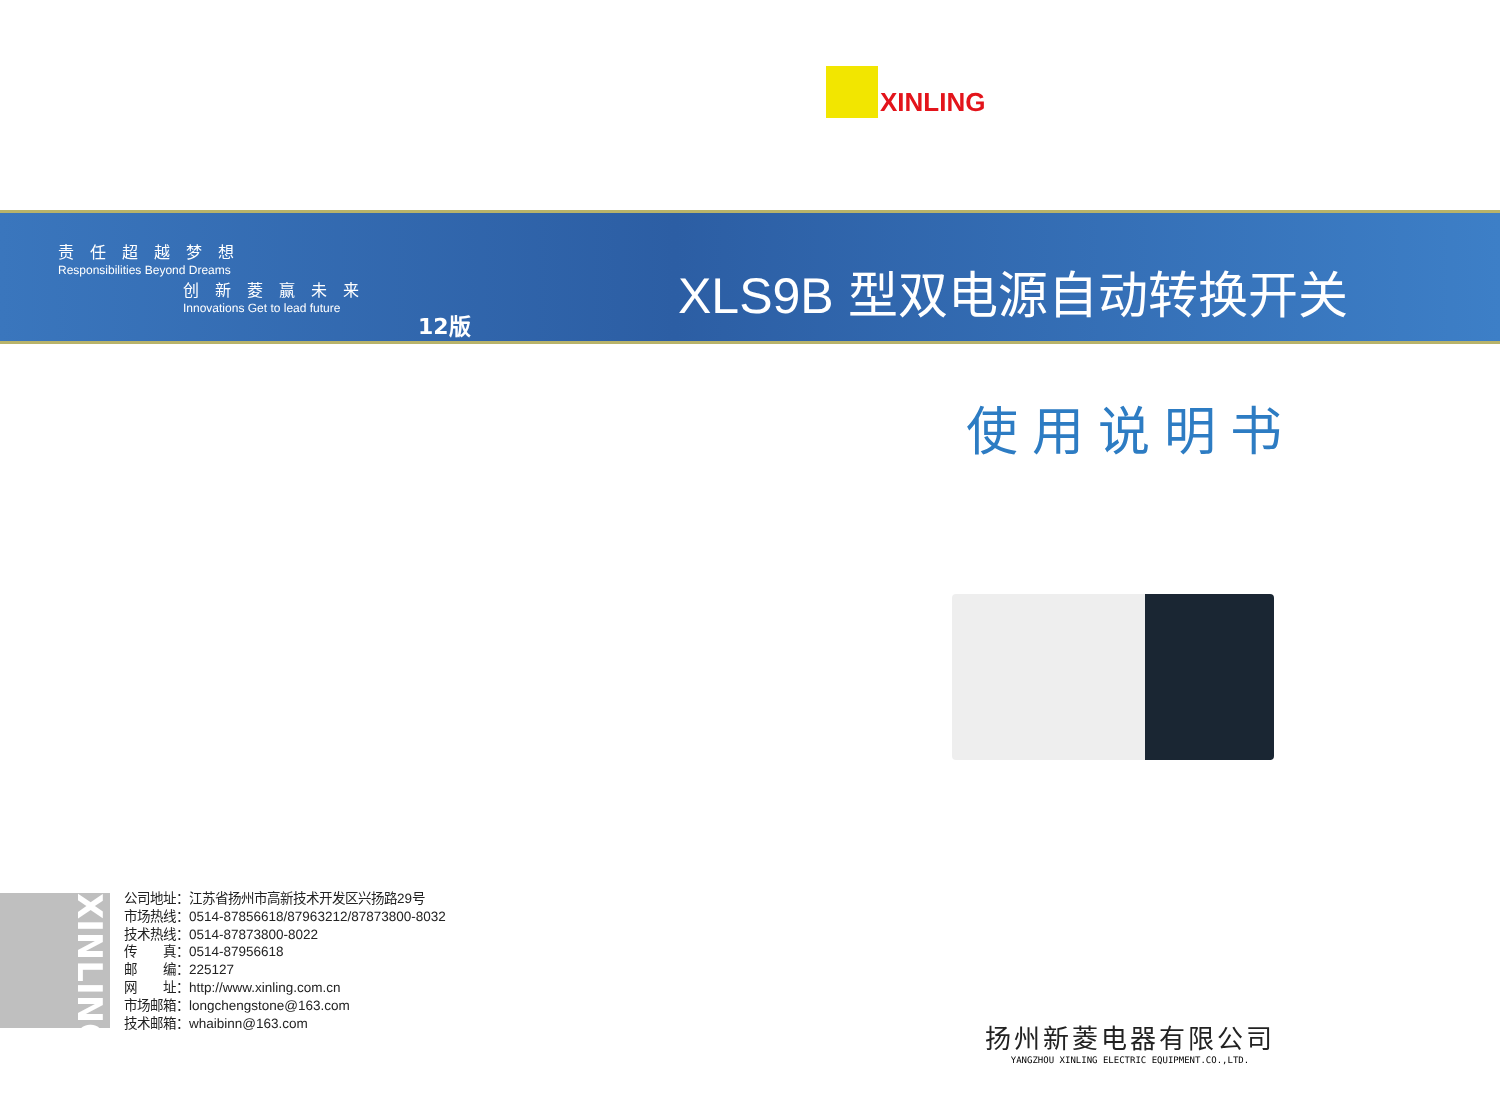XINLING
责任超越梦想
Responsibilities Beyond Dreams
创新菱赢未来
Innovations Get to lead future
12版
XLS9B 型双电源自动转换开关
使用说明书
XINLING
公司地址：江苏省扬州市高新技术开发区兴扬路29号
市场热线：0514-87856618/87963212/87873800-8032
技术热线：0514-87873800-8022
传　　真：0514-87956618
邮　　编：225127
网　　址：http://www.xinling.com.cn
市场邮箱：longchengstone@163.com
技术邮箱：whaibinn@163.com
扬州新菱电器有限公司
YANGZHOU XINLING ELECTRIC EQUIPMENT.CO.,LTD.